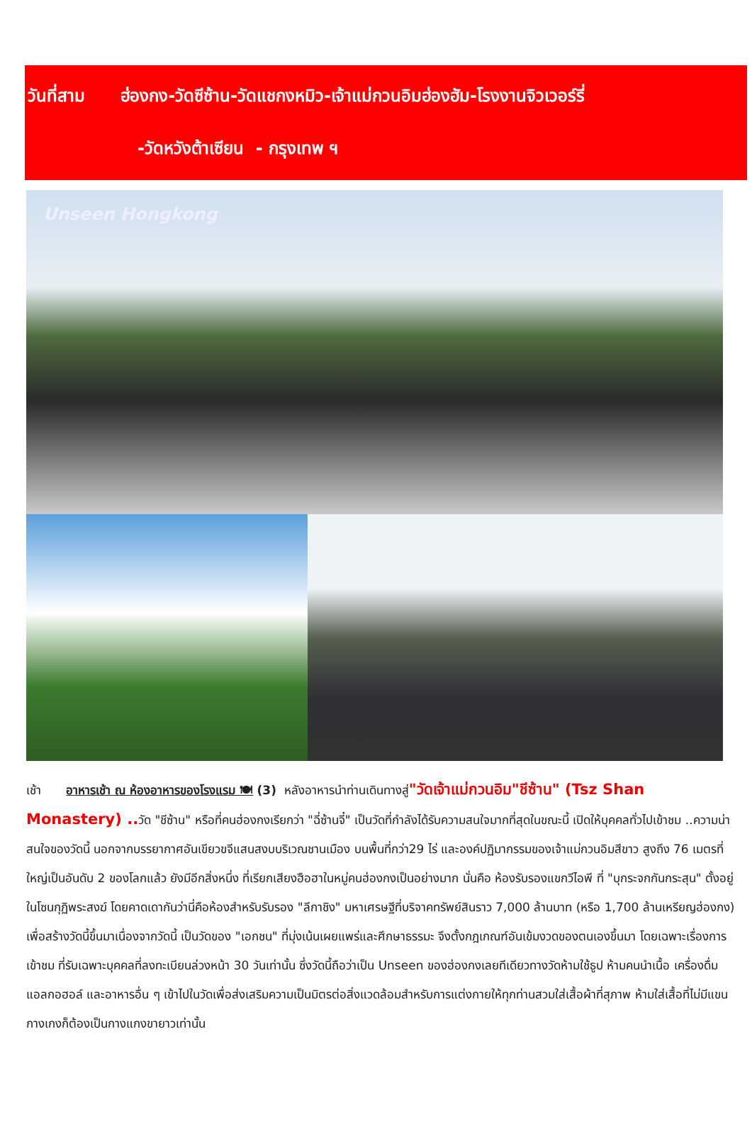วันที่สาม ฮ่องกง-วัดซีซ้าน-วัดแชกงหมิว-เจ้าแม่กวนอิมฮ่องฮัม-โรงงานจิวเวอร์รี่
-วัดหวังต้าเซียน - กรุงเทพ ฯ
Unseen Hongkong
เช้า อาหารเช้า ณ ห้องอาหารของโรงแรม 🍽 (3) หลังอาหารนำท่านเดินทางสู่"วัดเจ้าแม่กวนอิม"ชีซ้าน" (Tsz Shan Monastery) .. วัด "ชีซ้าน" หรือที่คนฮ่องกงเรียกว่า "ฉี่ซ้านจี๋" เป็นวัดที่กำลังได้รับความสนใจมากที่สุดในขณะนี้ เปิดให้บุคคลทั่วไปเข้าชม ..ความน่าสนใจของวัดนี้ นอกจากบรรยากาศอันเขียวขจีแสนสงบบริเวณชานเมือง บนพื้นที่กว่า29 ไร่ และองค์ปฏิมากรรมของเจ้าแม่กวนอิมสีขาว สูงถึง 76 เมตรที่ใหญ่เป็นอันดับ 2 ของโลกแล้ว ยังมีอีกสิ่งหนึ่ง ที่เรียกเสียงฮือฮาในหมู่คนฮ่องกงเป็นอย่างมาก นั่นคือ ห้องรับรองแขกวีไอพี ที่ "บุกระจกกันกระสุน" ตั้งอยู่ในโซนกุฏิพระสงฆ์ โดยคาดเดากันว่านี่คือห้องสำหรับรับรอง "ลีกาชิง" มหาเศรษฐีที่บริจาคทรัพย์สินราว 7,000 ล้านบาท (หรือ 1,700 ล้านเหรียญฮ่องกง) เพื่อสร้างวัดนี้ขึ้นมาเนื่องจากวัดนี้ เป็นวัดของ "เอกชน" ที่มุ่งเน้นเผยแพร่และศึกษาธรรมะ จึงตั้งกฎเกณฑ์อันเข้มงวดของตนเองขึ้นมา โดยเฉพาะเรื่องการเข้าชม ที่รับเฉพาะบุคคลที่ลงทะเบียนล่วงหน้า 30 วันเท่านั้น ซึ่งวัดนี้ถือว่าเป็น Unseen ของฮ่องกงเลยทีเดียวทางวัดห้ามใช้ธูป ห้ามคนนำเนื้อ เครื่องดื่มแอลกอฮอล์ และอาหารอื่น ๆ เข้าไปในวัดเพื่อส่งเสริมความเป็นมิตรต่อสิ่งแวดล้อมสำหรับการแต่งกายให้ทุกท่านสวมใส่เสื้อผ้าที่สุภาพ ห้ามใส่เสื้อที่ไม่มีแขน กางเกงก็ต้องเป็นกางแกงขายาวเท่านั้น